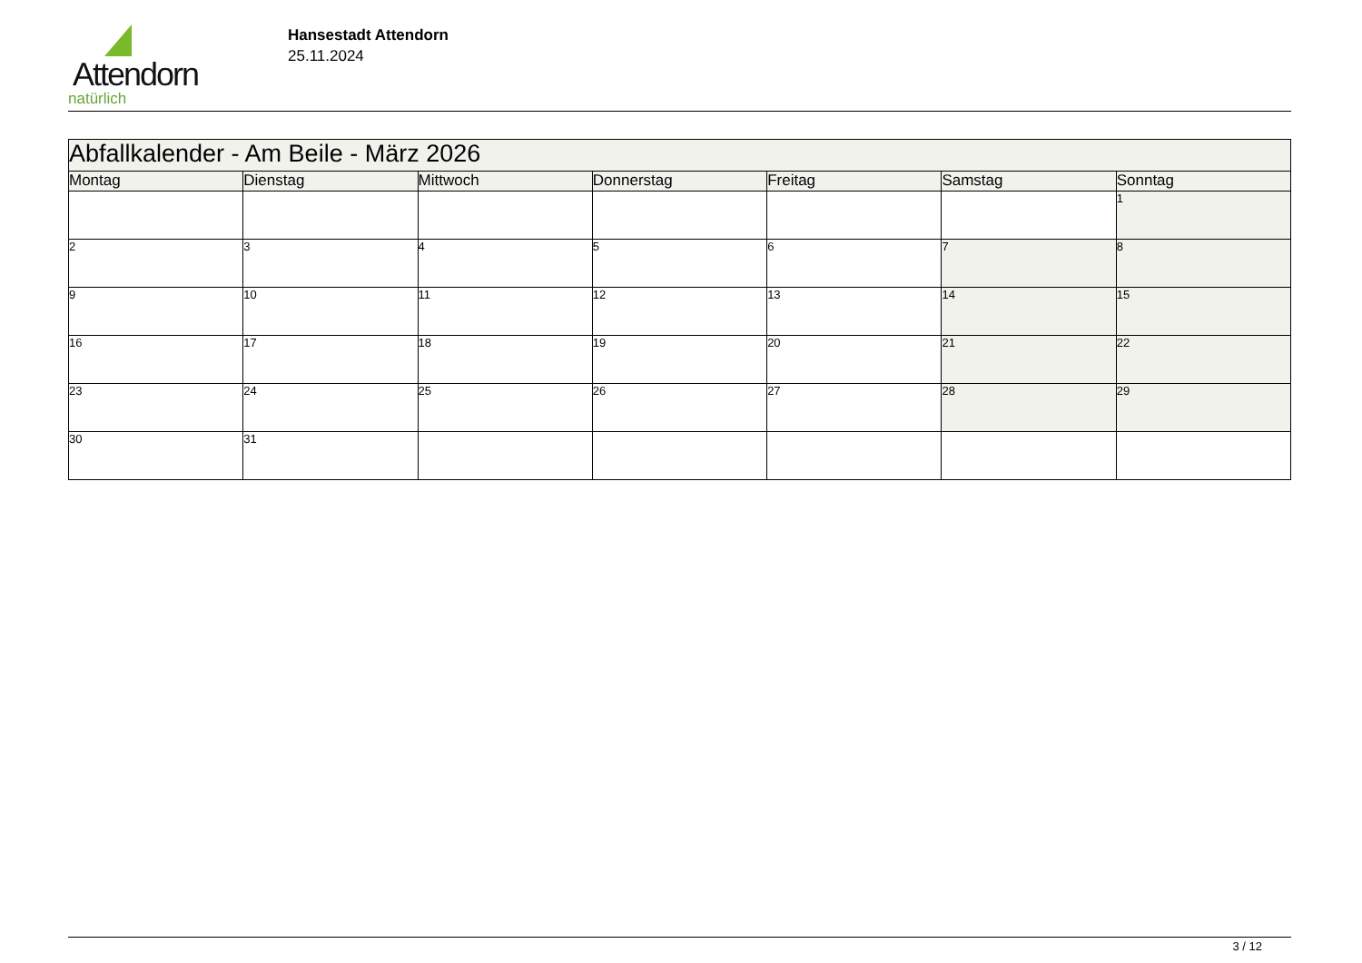Attendorn
natürlich
Hansestadt Attendorn
25.11.2024
| Abfallkalender - Am Beile - März 2026 | | | | | | |
| Montag | Dienstag | Mittwoch | Donnerstag | Freitag | Samstag | Sonntag |
| | | | | | | 1 |
| 2 | 3 | 4 | 5 | 6 | 7 | 8 |
| 9 | 10 | 11 | 12 | 13 | 14 | 15 |
| 16 | 17 | 18 | 19 | 20 | 21 | 22 |
| 23 | 24 | 25 | 26 | 27 | 28 | 29 |
| 30 | 31 | | | | | |
3 / 12